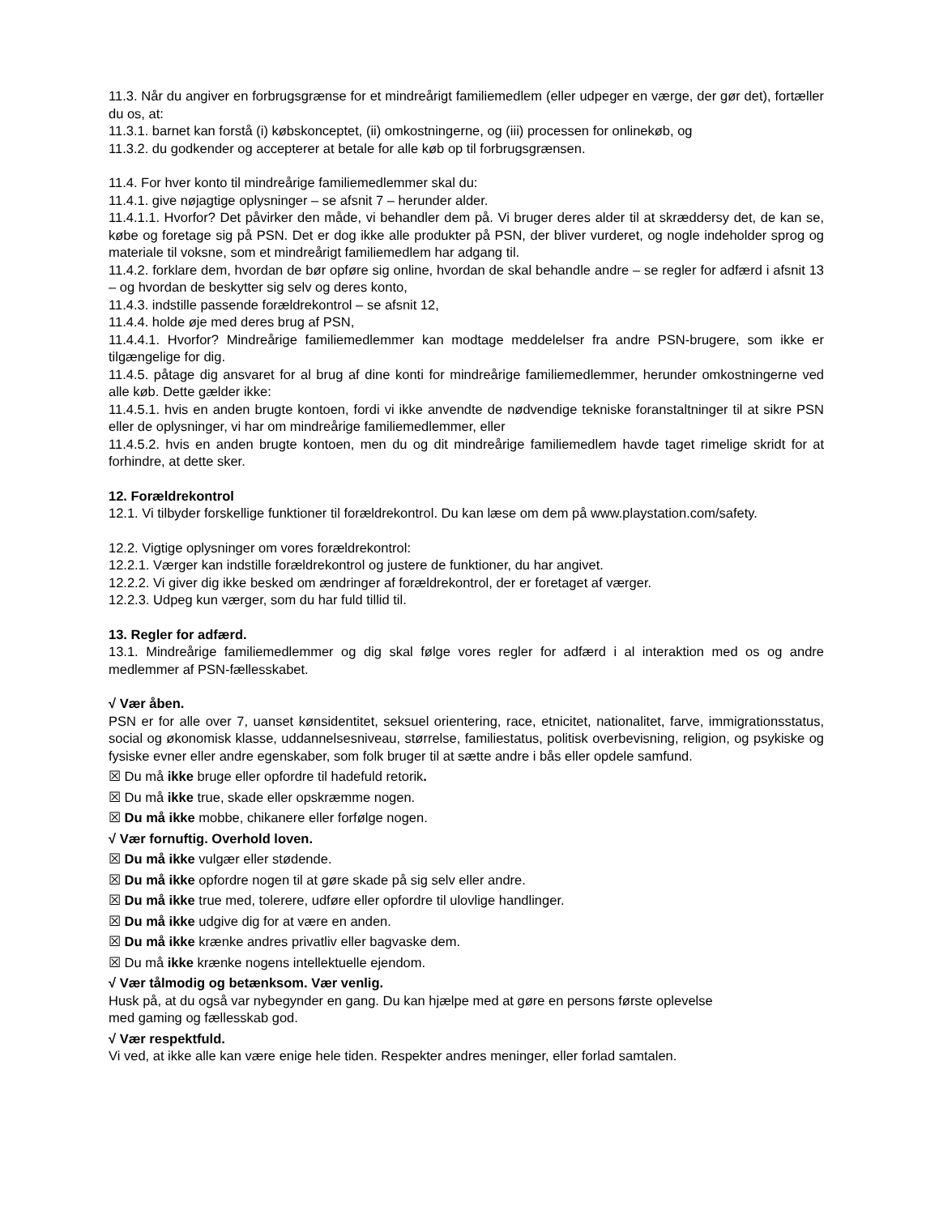11.3. Når du angiver en forbrugsgrænse for et mindreårigt familiemedlem (eller udpeger en værge, der gør det), fortæller du os, at:
11.3.1. barnet kan forstå (i) købskonceptet, (ii) omkostningerne, og (iii) processen for onlinekøb, og
11.3.2. du godkender og accepterer at betale for alle køb op til forbrugsgrænsen.
11.4. For hver konto til mindreårige familiemedlemmer skal du:
11.4.1. give nøjagtige oplysninger – se afsnit 7 – herunder alder.
11.4.1.1. Hvorfor? Det påvirker den måde, vi behandler dem på. Vi bruger deres alder til at skræddersy det, de kan se, købe og foretage sig på PSN. Det er dog ikke alle produkter på PSN, der bliver vurderet, og nogle indeholder sprog og materiale til voksne, som et mindreårigt familiemedlem har adgang til.
11.4.2. forklare dem, hvordan de bør opføre sig online, hvordan de skal behandle andre – se regler for adfærd i afsnit 13 – og hvordan de beskytter sig selv og deres konto,
11.4.3. indstille passende forældrekontrol – se afsnit 12,
11.4.4. holde øje med deres brug af PSN,
11.4.4.1. Hvorfor? Mindreårige familiemedlemmer kan modtage meddelelser fra andre PSN-brugere, som ikke er tilgængelige for dig.
11.4.5. påtage dig ansvaret for al brug af dine konti for mindreårige familiemedlemmer, herunder omkostningerne ved alle køb. Dette gælder ikke:
11.4.5.1. hvis en anden brugte kontoen, fordi vi ikke anvendte de nødvendige tekniske foranstaltninger til at sikre PSN eller de oplysninger, vi har om mindreårige familiemedlemmer, eller
11.4.5.2. hvis en anden brugte kontoen, men du og dit mindreårige familiemedlem havde taget rimelige skridt for at forhindre, at dette sker.
12. Forældrekontrol
12.1. Vi tilbyder forskellige funktioner til forældrekontrol. Du kan læse om dem på www.playstation.com/safety.
12.2. Vigtige oplysninger om vores forældrekontrol:
12.2.1. Værger kan indstille forældrekontrol og justere de funktioner, du har angivet.
12.2.2. Vi giver dig ikke besked om ændringer af forældrekontrol, der er foretaget af værger.
12.2.3. Udpeg kun værger, som du har fuld tillid til.
13. Regler for adfærd.
13.1. Mindreårige familiemedlemmer og dig skal følge vores regler for adfærd i al interaktion med os og andre medlemmer af PSN-fællesskabet.
√ Vær åben.
PSN er for alle over 7, uanset kønsidentitet, seksuel orientering, race, etnicitet, nationalitet, farve, immigrationsstatus, social og økonomisk klasse, uddannelsesniveau, størrelse, familiestatus, politisk overbevisning, religion, og psykiske og fysiske evner eller andre egenskaber, som folk bruger til at sætte andre i bås eller opdele samfund.
☒ Du må ikke bruge eller opfordre til hadefuld retorik.
☒ Du må ikke true, skade eller opskræmme nogen.
☒ Du må ikke mobbe, chikanere eller forfølge nogen.
√ Vær fornuftig. Overhold loven.
☒ Du må ikke vulgær eller stødende.
☒ Du må ikke opfordre nogen til at gøre skade på sig selv eller andre.
☒ Du må ikke true med, tolerere, udføre eller opfordre til ulovlige handlinger.
☒ Du må ikke udgive dig for at være en anden.
☒ Du må ikke krænke andres privatliv eller bagvaske dem.
☒ Du må ikke krænke nogens intellektuelle ejendom.
√ Vær tålmodig og betænksom. Vær venlig.
Husk på, at du også var nybegynder en gang. Du kan hjælpe med at gøre en persons første oplevelse
med gaming og fællesskab god.
√ Vær respektfuld.
Vi ved, at ikke alle kan være enige hele tiden. Respekter andres meninger, eller forlad samtalen.